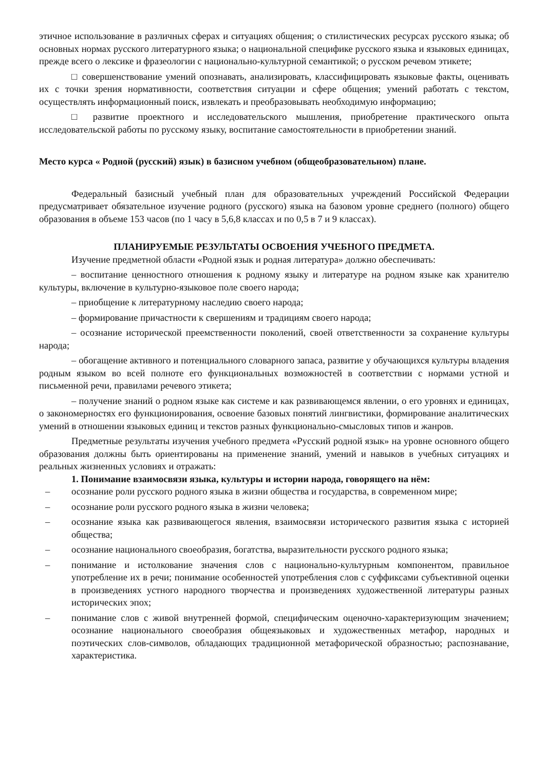этичное использование в различных сферах и ситуациях общения; о стилистических ресурсах русского языка; об основных нормах русского литературного языка; о национальной специфике русского языка и языковых единицах, прежде всего о лексике и фразеологии с национально-культурной семантикой; о русском речевом этикете;
□ совершенствование умений опознавать, анализировать, классифицировать языковые факты, оценивать их с точки зрения нормативности, соответствия ситуации и сфере общения; умений работать с текстом, осуществлять информационный поиск, извлекать и преобразовывать необходимую информацию;
□ развитие проектного и исследовательского мышления, приобретение практического опыта исследовательской работы по русскому языку, воспитание самостоятельности в приобретении знаний.
Место курса « Родной (русский) язык) в базисном учебном (общеобразовательном) плане.
Федеральный базисный учебный план для образовательных учреждений Российской Федерации предусматривает обязательное изучение родного (русского) языка на базовом уровне среднего (полного) общего образования в объеме 153 часов (по 1 часу в 5,6,8 классах и по 0,5 в 7 и 9 классах).
ПЛАНИРУЕМЫЕ РЕЗУЛЬТАТЫ ОСВОЕНИЯ УЧЕБНОГО ПРЕДМЕТА.
Изучение предметной области «Родной язык и родная литература» должно обеспечивать:
– воспитание ценностного отношения к родному языку и литературе на родном языке как хранителю культуры, включение в культурно-языковое поле своего народа;
– приобщение к литературному наследию своего народа;
– формирование причастности к свершениям и традициям своего народа;
– осознание исторической преемственности поколений, своей ответственности за сохранение культуры народа;
– обогащение активного и потенциального словарного запаса, развитие у обучающихся культуры владения родным языком во всей полноте его функциональных возможностей в соответствии с нормами устной и письменной речи, правилами речевого этикета;
– получение знаний о родном языке как системе и как развивающемся явлении, о его уровнях и единицах, о закономерностях его функционирования, освоение базовых понятий лингвистики, формирование аналитических умений в отношении языковых единиц и текстов разных функционально-смысловых типов и жанров.
Предметные результаты изучения учебного предмета «Русский родной язык» на уровне основного общего образования должны быть ориентированы на применение знаний, умений и навыков в учебных ситуациях и реальных жизненных условиях и отражать:
1. Понимание взаимосвязи языка, культуры и истории народа, говорящего на нём:
– осознание роли русского родного языка в жизни общества и государства, в современном мире;
– осознание роли русского родного языка в жизни человека;
– осознание языка как развивающегося явления, взаимосвязи исторического развития языка с историей общества;
– осознание национального своеобразия, богатства, выразительности русского родного языка;
– понимание и истолкование значения слов с национально-культурным компонентом, правильное употребление их в речи; понимание особенностей употребления слов с суффиксами субъективной оценки в произведениях устного народного творчества и произведениях художественной литературы разных исторических эпох;
– понимание слов с живой внутренней формой, специфическим оценочно-характеризующим значением; осознание национального своеобразия общеязыковых и художественных метафор, народных и поэтических слов-символов, обладающих традиционной метафорической образностью; распознавание, характеристика.